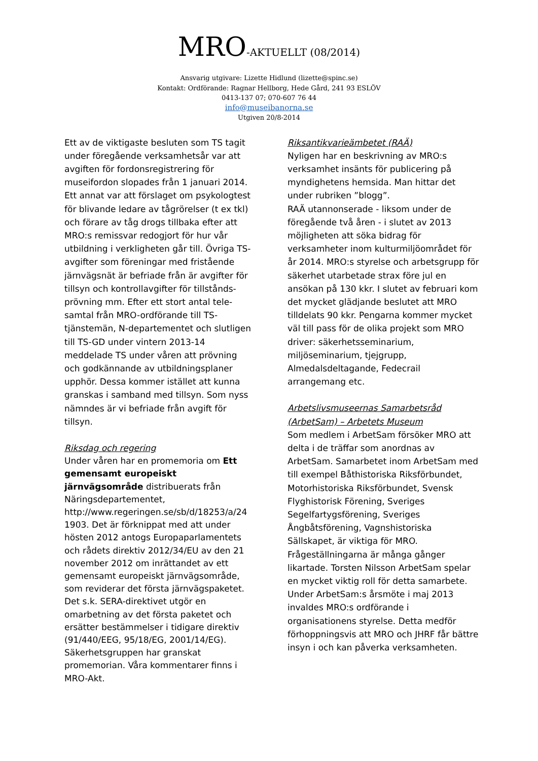MRO-AKTUELLT (08/2014)
Ansvarig utgivare: Lizette Hidlund (lizette@spinc.se)
Kontakt: Ordförande: Ragnar Hellborg, Hede Gård, 241 93 ESLÖV
0413-137 07; 070-607 76 44
info@museibanorna.se
Utgiven 20/8-2014
Ett av de viktigaste besluten som TS tagit under föregående verksamhetsår var att avgiften för fordonsregistrering för museifordon slopades från 1 januari 2014. Ett annat var att förslaget om psykologtest för blivande ledare av tågrörelser (t ex tkl) och förare av tåg drogs tillbaka efter att MRO:s remissvar redogjort för hur vår utbildning i verkligheten går till. Övriga TS-avgifter som föreningar med fristående järnvägsnät är befriade från är avgifter för tillsyn och kontrollavgifter för tillstånds-prövning mm. Efter ett stort antal tele-samtal från MRO-ordförande till TS-tjänstemän, N-departementet och slutligen till TS-GD under vintern 2013-14 meddelade TS under våren att prövning och godkännande av utbildningsplaner upphör. Dessa kommer istället att kunna granskas i samband med tillsyn. Som nyss nämndes är vi befriade från avgift för tillsyn.
Riksdag och regering
Under våren har en promemoria om Ett gemensamt europeiskt järnvägsområde distribuerats från Näringsdepartementet, http://www.regeringen.se/sb/d/18253/a/24 1903. Det är förknippat med att under hösten 2012 antogs Europaparlamentets och rådets direktiv 2012/34/EU av den 21 november 2012 om inrättandet av ett gemensamt europeiskt järnvägsområde, som reviderar det första järnvägspaketet. Det s.k. SERA-direktivet utgör en omarbetning av det första paketet och ersätter bestämmelser i tidigare direktiv (91/440/EEG, 95/18/EG, 2001/14/EG). Säkerhetsgruppen har granskat promemorian. Våra kommentarer finns i MRO-Akt.
Riksantikvarieämbetet (RAÄ)
Nyligen har en beskrivning av MRO:s verksamhet insänts för publicering på myndighetens hemsida. Man hittar det under rubriken ”blogg”.
RAÄ utannonserade - liksom under de föregående två åren - i slutet av 2013 möjligheten att söka bidrag för verksamheter inom kulturmiljöområdet för år 2014. MRO:s styrelse och arbetsgrupp för säkerhet utarbetade strax före jul en ansökan på 130 kkr. I slutet av februari kom det mycket glädjande beslutet att MRO tilldelats 90 kkr. Pengarna kommer mycket väl till pass för de olika projekt som MRO driver: säkerhetsseminarium, miljöseminarium, tjejgrupp, Almedalsdeltagande, Fedecrail arrangemang etc.
Arbetslivsmuseernas Samarbetsråd (ArbetSam) – Arbetets Museum
Som medlem i ArbetSam försöker MRO att delta i de träffar som anordnas av ArbetSam. Samarbetet inom ArbetSam med till exempel Båthistoriska Riksförbundet, Motorhistoriska Riksförbundet, Svensk Flyghistorisk Förening, Sveriges Segelfartygsförening, Sveriges Ångbåtsförening, Vagnshistoriska Sällskapet, är viktiga för MRO. Frågeställningarna är många gånger likartade. Torsten Nilsson ArbetSam spelar en mycket viktig roll för detta samarbete. Under ArbetSam:s årsmöte i maj 2013 invaldes MRO:s ordförande i organisationens styrelse. Detta medför förhoppningsvis att MRO och JHRF får bättre insyn i och kan påverka verksamheten.